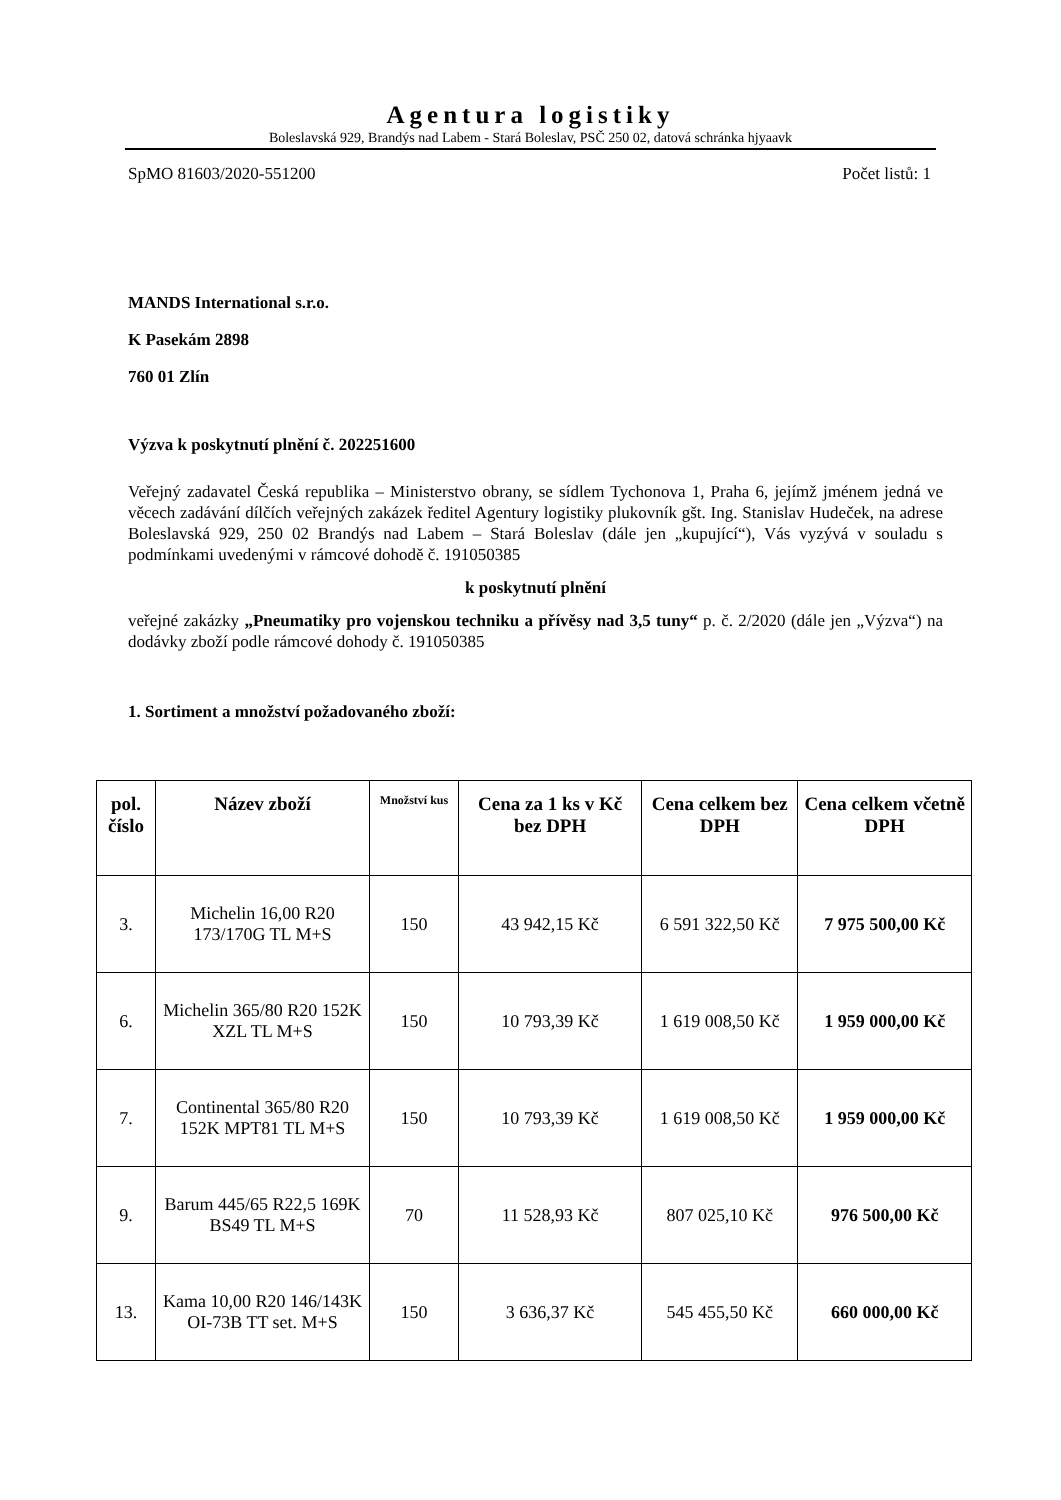Agentura logistiky
Boleslavská 929, Brandýs nad Labem - Stará Boleslav, PSČ 250 02, datová schránka hjyaavk
SpMO 81603/2020-551200 Počet listů: 1
MANDS International s.r.o.
K Pasekám 2898
760 01 Zlín
Výzva k poskytnutí plnění č. 202251600
Veřejný zadavatel Česká republika – Ministerstvo obrany, se sídlem Tychonova 1, Praha 6, jejímž jménem jedná ve věcech zadávání dílčích veřejných zakázek ředitel Agentury logistiky plukovník gšt. Ing. Stanislav Hudeček, na adrese Boleslavská 929, 250 02 Brandýs nad Labem – Stará Boleslav (dále jen „kupující“), Vás vyzývá v souladu s podmínkami uvedenými v rámcové dohodě č. 191050385
k poskytnutí plnění
veřejné zakázky „Pneumatiky pro vojenskou techniku a přívěsy nad 3,5 tuny“ p. č. 2/2020 (dále jen „Výzva“) na dodávky zboží podle rámcové dohody č. 191050385
1. Sortiment a množství požadovaného zboží:
| pol. číslo | Název zboží | Množství kus | Cena za 1 ks v Kč bez DPH | Cena celkem bez DPH | Cena celkem včetně DPH |
| --- | --- | --- | --- | --- | --- |
| 3. | Michelin 16,00 R20 173/170G TL M+S | 150 | 43 942,15 Kč | 6 591 322,50 Kč | 7 975 500,00 Kč |
| 6. | Michelin 365/80 R20 152K XZL TL M+S | 150 | 10 793,39 Kč | 1 619 008,50 Kč | 1 959 000,00 Kč |
| 7. | Continental 365/80 R20 152K MPT81 TL M+S | 150 | 10 793,39 Kč | 1 619 008,50 Kč | 1 959 000,00 Kč |
| 9. | Barum 445/65 R22,5 169K BS49 TL M+S | 70 | 11 528,93 Kč | 807 025,10 Kč | 976 500,00 Kč |
| 13. | Kama 10,00 R20 146/143K OI-73B TT set. M+S | 150 | 3 636,37 Kč | 545 455,50 Kč | 660 000,00 Kč |